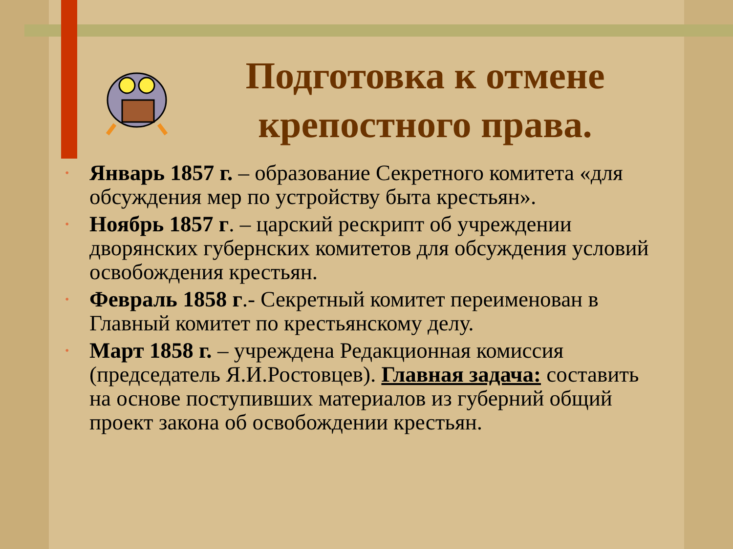Подготовка к отмене крепостного права.
• Январь 1857 г. – образование Секретного комитета «для обсуждения мер по устройству быта крестьян».
• Ноябрь 1857 г. – царский рескрипт об учреждении дворянских губернских комитетов для обсуждения условий освобождения крестьян.
• Февраль 1858 г.- Секретный комитет переименован в Главный комитет по крестьянскому делу.
• Март 1858 г. – учреждена Редакционная комиссия (председатель Я.И.Ростовцев). Главная задача: составить на основе поступивших материалов из губерний общий проект закона об освобождении крестьян.